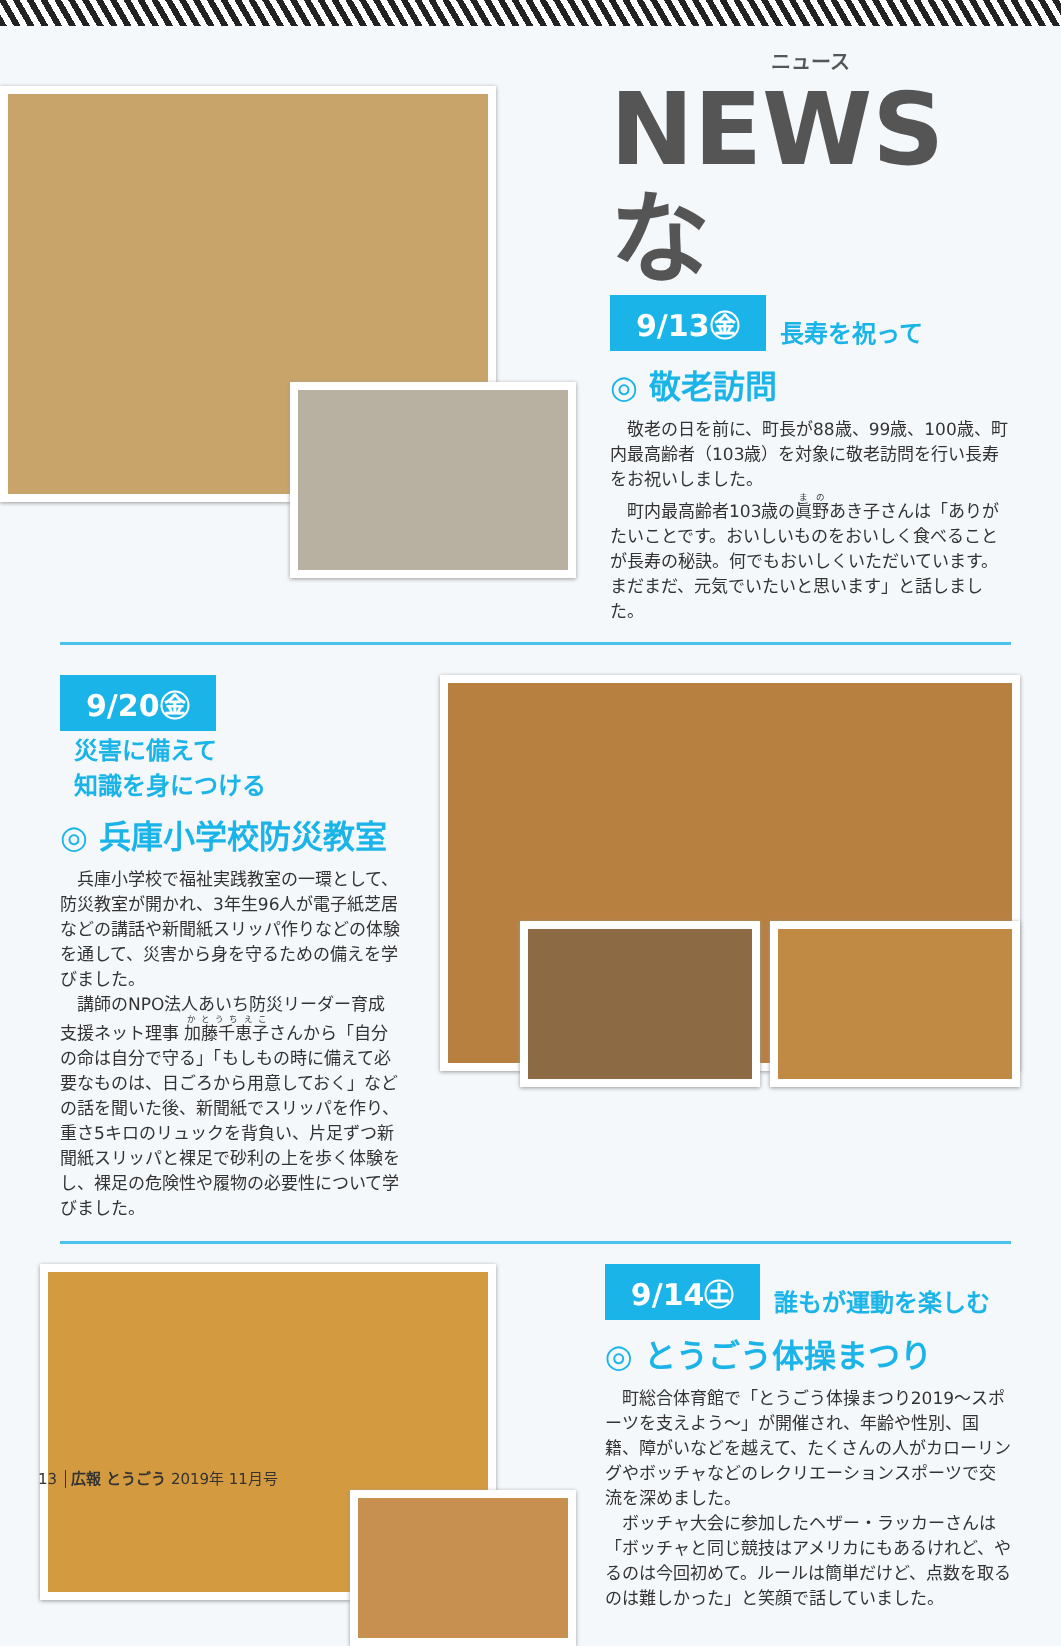ニュース
NEWSな
9/13㊎ 長寿を祝って
◎ 敬老訪問
敬老の日を前に、町長が88歳、99歳、100歳、町内最高齢者（103歳）を対象に敬老訪問を行い長寿をお祝いしました。
町内最高齢者103歳の眞野あき子さんは「ありがたいことです。おいしいものをおいしく食べることが長寿の秘訣。何でもおいしくいただいています。まだまだ、元気でいたいと思います」と話しました。
9/20㊎ 災害に備えて
知識を身につける
◎ 兵庫小学校防災教室
兵庫小学校で福祉実践教室の一環として、防災教室が開かれ、3年生96人が電子紙芝居などの講話や新聞紙スリッパ作りなどの体験を通して、災害から身を守るための備えを学びました。
講師のNPO法人あいち防災リーダー育成支援ネット理事 加藤千恵子さんから「自分の命は自分で守る」「もしもの時に備えて必要なものは、日ごろから用意しておく」などの話を聞いた後、新聞紙でスリッパを作り、重さ5キロのリュックを背負い、片足ずつ新聞紙スリッパと裸足で砂利の上を歩く体験をし、裸足の危険性や履物の必要性について学びました。
9/14㊏ 誰もが運動を楽しむ
◎ とうごう体操まつり
町総合体育館で「とうごう体操まつり2019〜スポーツを支えよう〜」が開催され、年齢や性別、国籍、障がいなどを越えて、たくさんの人がカローリングやボッチャなどのレクリエーションスポーツで交流を深めました。
ボッチャ大会に参加したヘザー・ラッカーさんは「ボッチャと同じ競技はアメリカにもあるけれど、やるのは今回初めて。ルールは簡単だけど、点数を取るのは難しかった」と笑顔で話していました。
13 広報 とうごう 2019年 11月号